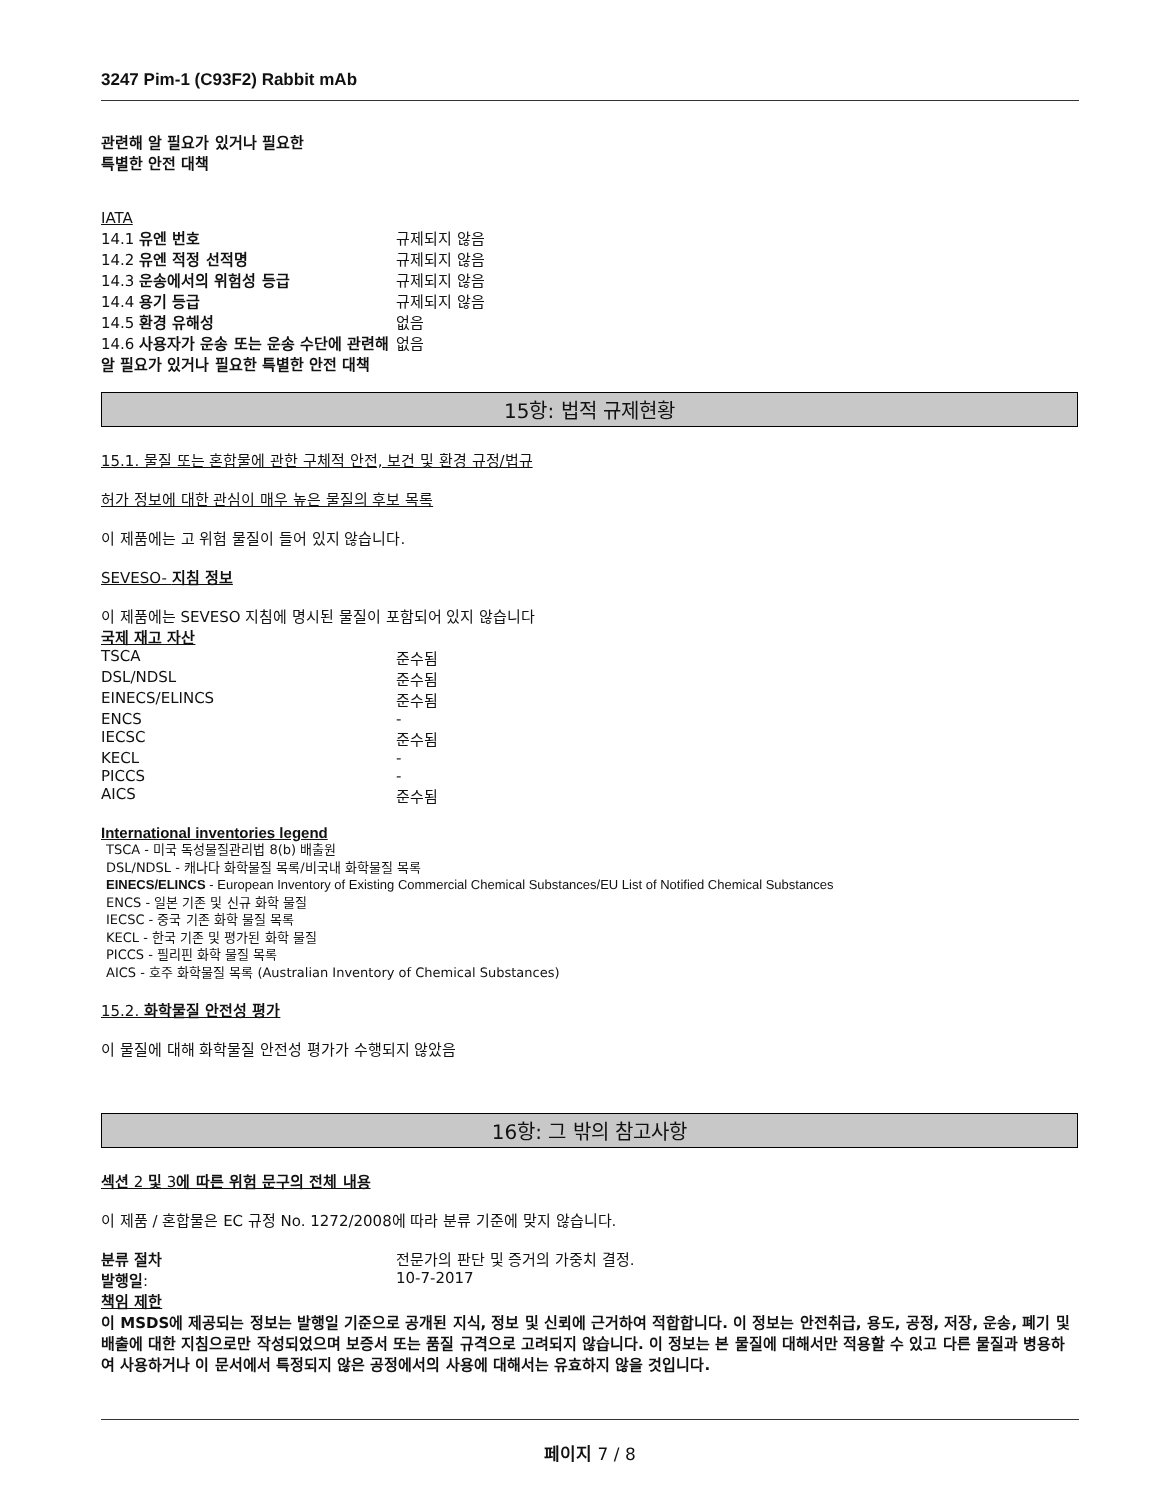3247 Pim-1 (C93F2) Rabbit mAb
관련해 알 필요가 있거나 필요한
특별한 안전 대책
IATA
| 14.1 유엔 번호 | 규제되지 않음 |
| 14.2 유엔 적정 선적명 | 규제되지 않음 |
| 14.3 운송에서의 위험성 등급 | 규제되지 않음 |
| 14.4 용기 등급 | 규제되지 않음 |
| 14.5 환경 유해성 | 없음 |
| 14.6 사용자가 운송 또는 운송 수단에 관련해 알 필요가 있거나 필요한 특별한 안전 대책 | 없음 |
15항: 법적 규제현황
15.1. 물질 또는 혼합물에 관한 구체적 안전, 보건 및 환경 규정/법규
허가 정보에 대한 관심이 매우 높은 물질의 후보 목록
이 제품에는 고 위험 물질이 들어 있지 않습니다.
SEVESO- 지침 정보
이 제품에는 SEVESO 지침에 명시된 물질이 포함되어 있지 않습니다
국제 재고 자산
| TSCA | 준수됨 |
| DSL/NDSL | 준수됨 |
| EINECS/ELINCS | 준수됨 |
| ENCS | - |
| IECSC | 준수됨 |
| KECL | - |
| PICCS | - |
| AICS | 준수됨 |
International inventories legend
TSCA - 미국 독성물질관리법 8(b) 배출원
DSL/NDSL - 캐나다 화학물질 목록/비국내 화학물질 목록
EINECS/ELINCS - European Inventory of Existing Commercial Chemical Substances/EU List of Notified Chemical Substances
ENCS - 일본 기존 및 신규 화학 물질
IECSC - 중국 기존 화학 물질 목록
KECL - 한국 기존 및 평가된 화학 물질
PICCS - 필리핀 화학 물질 목록
AICS - 호주 화학물질 목록 (Australian Inventory of Chemical Substances)
15.2. 화학물질 안전성 평가
이 물질에 대해 화학물질 안전성 평가가 수행되지 않았음
16항: 그 밖의 참고사항
섹션 2 및 3에 따른 위험 문구의 전체 내용
이 제품 / 혼합물은 EC 규정 No. 1272/2008에 따라 분류 기준에 맞지 않습니다.
| 분류 절차 | 전문가의 판단 및 증거의 가중치 결정. |
| 발행일 : | 10-7-2017 |
책임 제한
이 MSDS에 제공되는 정보는 발행일 기준으로 공개된 지식, 정보 및 신뢰에 근거하여 적합합니다. 이 정보는 안전취급, 용도, 공정, 저장, 운송, 폐기 및 배출에 대한 지침으로만 작성되었으며 보증서 또는 품질 규격으로 고려되지 않습니다. 이 정보는 본 물질에 대해서만 적용할 수 있고 다른 물질과 병용하여 사용하거나 이 문서에서 특정되지 않은 공정에서의 사용에 대해서는 유효하지 않을 것입니다.
페이지 7 / 8